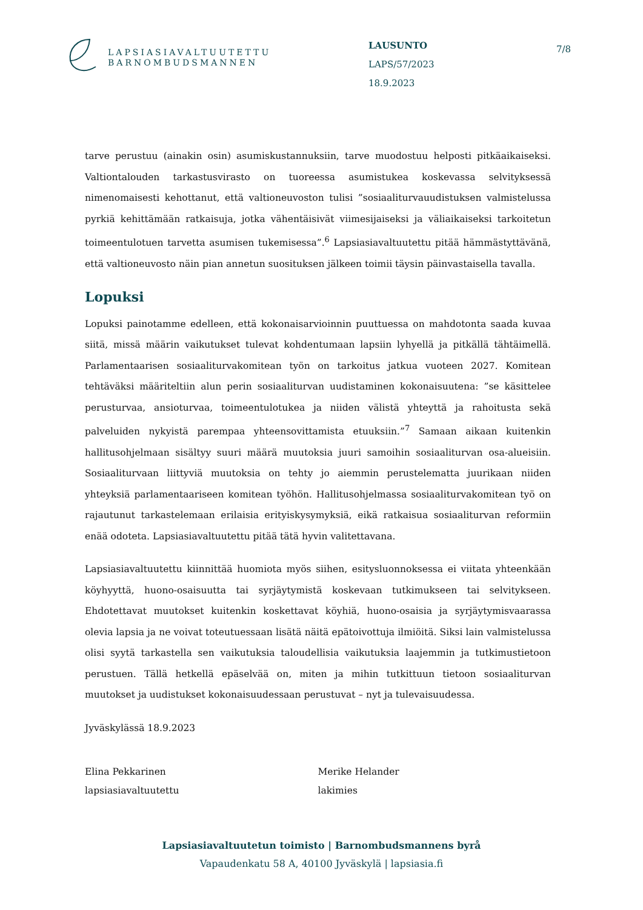LAPSIASIAVALTUUTETTU
BARNOMBUDSMANNEN
LAUSUNTO
LAPS/57/2023
18.9.2023
7/8
tarve perustuu (ainakin osin) asumiskustannuksiin, tarve muodostuu helposti pitkäaikaiseksi. Valtiontalouden tarkastusvirasto on tuoreessa asumistukea koskevassa selvityksessä nimenomaisesti kehottanut, että valtioneuvoston tulisi ”sosiaaliturvauudistuksen valmistelussa pyrkiä kehittämään ratkaisuja, jotka vähentäisivät viimesijaiseksi ja väliaikaiseksi tarkoitetun toimeentulotuen tarvetta asumisen tukemisessa”.<sup>6</sup> Lapsiasiavaltuutettu pitää hämmästyttävänä, että valtioneuvosto näin pian annetun suosituksen jälkeen toimii täysin päinvastaisella tavalla.
Lopuksi
Lopuksi painotamme edelleen, että kokonaisarvioinnin puuttuessa on mahdotonta saada kuvaa siitä, missä määrin vaikutukset tulevat kohdentumaan lapsiin lyhyellä ja pitkällä tähtäimellä. Parlamentaarisen sosiaaliturvakomitean työn on tarkoitus jatkua vuoteen 2027. Komitean tehtäväksi määriteltiin alun perin sosiaaliturvan uudistaminen kokonaisuutena: ”se käsittelee perusturvaa, ansioturvaa, toimeentulotukea ja niiden välistä yhteyttä ja rahoitusta sekä palveluiden nykyistä parempaa yhteensovittamista etuuksiin.”<sup>7</sup> Samaan aikaan kuitenkin hallitusohjelmaan sisältyy suuri määrä muutoksia juuri samoihin sosiaaliturvan osa-alueisiin. Sosiaaliturvaan liittyviä muutoksia on tehty jo aiemmin perustelematta juurikaan niiden yhteyksiä parlamentaariseen komitean työhön. Hallitusohjelmassa sosiaaliturvakomitean työ on rajautunut tarkastelemaan erilaisia erityiskysymyksiä, eikä ratkaisua sosiaaliturvan reformiin enää odoteta. Lapsiasiavaltuutettu pitää tätä hyvin valitettavana.
Lapsiasiavaltuutettu kiinnittää huomiota myös siihen, esitysluonnoksessa ei viitata yhteenkään köyhyyttä, huono-osaisuutta tai syrjäytymistä koskevaan tutkimukseen tai selvitykseen. Ehdotettavat muutokset kuitenkin koskettavat köyhiä, huono-osaisia ja syrjäytymisvaarassa olevia lapsia ja ne voivat toteutuessaan lisätä näitä epätoivottuja ilmiöitä. Siksi lain valmistelussa olisi syytä tarkastella sen vaikutuksia taloudellisia vaikutuksia laajemmin ja tutkimustietoon perustuen. Tällä hetkellä epäselvää on, miten ja mihin tutkittuun tietoon sosiaaliturvan muutokset ja uudistukset kokonaisuudessaan perustuvat – nyt ja tulevaisuudessa.
Jyväskylässä 18.9.2023
Elina Pekkarinen
lapsiasiavaltuutettu
Merike Helander
lakimies
Lapsiasiavaltuutetun toimisto | Barnombudsmannens byrå
Vapaudenkatu 58 A, 40100 Jyväskylä | lapsiasia.fi